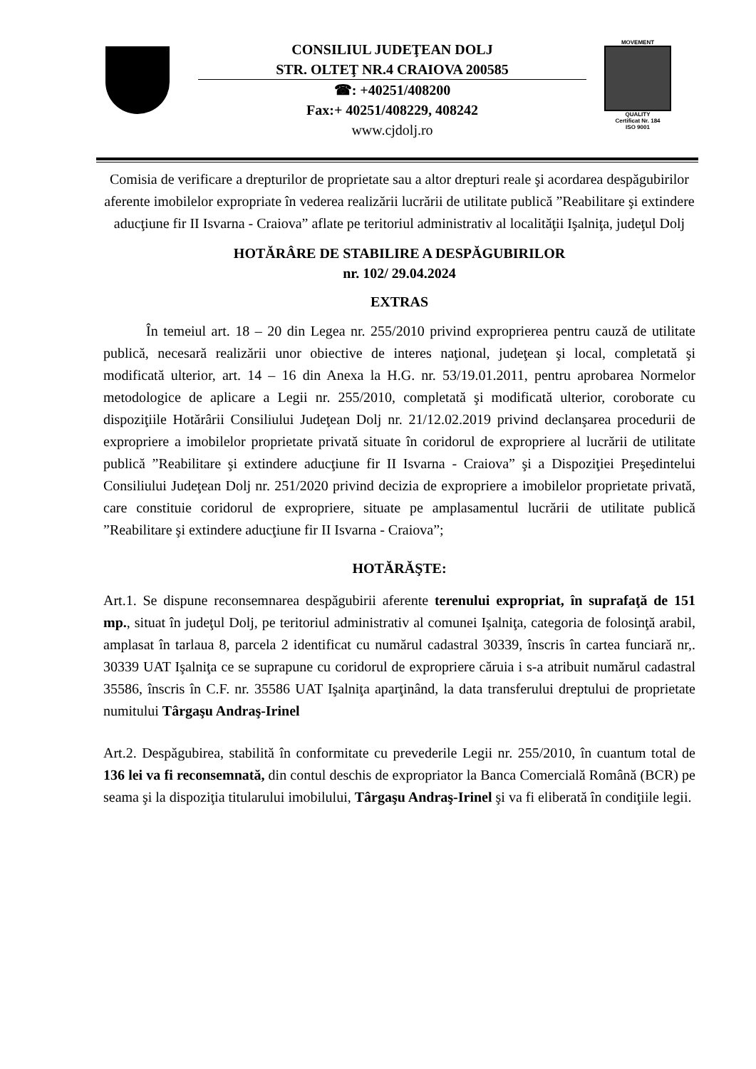CONSILIUL JUDEŢEAN DOLJ
STR. OLTEŢ NR.4 CRAIOVA 200585
☎: +40251/408200
Fax:+ 40251/408229, 408242
www.cjdolj.ro
MOVEMENT
QUALITY
Certificat Nr. 184
ISO 9001
Comisia de verificare a drepturilor de proprietate sau a altor drepturi reale şi acordarea despăgubirilor aferente imobilelor expropriate în vederea realizării lucrării de utilitate publică ”Reabilitare şi extindere aducţiune fir II Isvarna - Craiova” aflate pe teritoriul administrativ al localităţii Işalniţa, judeţul Dolj
HOTĂRÂRE DE STABILIRE A DESPĂGUBIRILOR
nr. 102/ 29.04.2024
EXTRAS
În temeiul art. 18 – 20 din Legea nr. 255/2010 privind exproprierea pentru cauză de utilitate publică, necesară realizării unor obiective de interes naţional, judeţean şi local, completată şi modificată ulterior, art. 14 – 16 din Anexa la H.G. nr. 53/19.01.2011, pentru aprobarea Normelor metodologice de aplicare a Legii nr. 255/2010, completată şi modificată ulterior, coroborate cu dispoziţiile Hotărârii Consiliului Judeţean Dolj nr. 21/12.02.2019 privind declanşarea procedurii de expropriere a imobilelor proprietate privată situate în coridorul de expropriere al lucrării de utilitate publică ”Reabilitare şi extindere aducţiune fir II Isvarna - Craiova” şi a Dispoziţiei Preşedintelui Consiliului Judeţean Dolj nr. 251/2020 privind decizia de expropriere a imobilelor proprietate privată, care constituie coridorul de expropriere, situate pe amplasamentul lucrării de utilitate publică ”Reabilitare şi extindere aducţiune fir II Isvarna - Craiova”;
HOTĂRĂŞTE:
Art.1. Se dispune reconsemnarea despăgubirii aferente terenului expropriat, în suprafaţă de 151 mp., situat în judeţul Dolj, pe teritoriul administrativ al comunei Işalniţa, categoria de folosinţă arabil, amplasat în tarlaua 8, parcela 2 identificat cu numărul cadastral 30339, înscris în cartea funciară nr,. 30339 UAT Işalniţa ce se suprapune cu coridorul de expropriere căruia i s-a atribuit numărul cadastral 35586, înscris în C.F. nr. 35586 UAT Işalniţa aparţinând, la data transferului dreptului de proprietate numitului Târgaşu Andraş-Irinel
Art.2. Despăgubirea, stabilită în conformitate cu prevederile Legii nr. 255/2010, în cuantum total de 136 lei va fi reconsemnată, din contul deschis de expropriator la Banca Comercială Română (BCR) pe seama şi la dispoziţia titularului imobilului, Târgaşu Andraş-Irinel şi va fi eliberată în condiţiile legii.